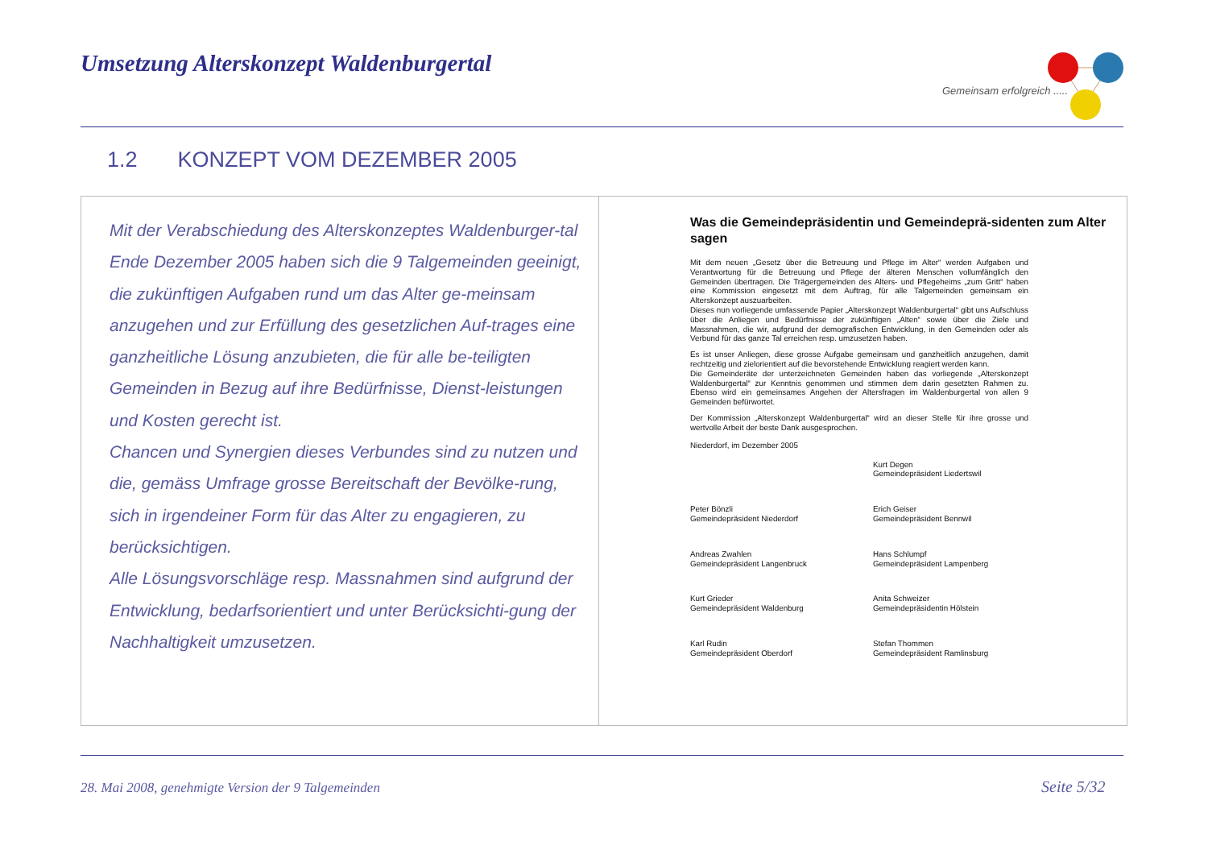Umsetzung Alterskonzept Waldenburgertal
Gemeinsam erfolgreich .....
1.2 KONZEPT VOM DEZEMBER 2005
Mit der Verabschiedung des Alterskonzeptes Waldenburger-tal Ende Dezember 2005 haben sich die 9 Talgemeinden geeinigt, die zukünftigen Aufgaben rund um das Alter ge-meinsam anzugehen und zur Erfüllung des gesetzlichen Auf-trages eine ganzheitliche Lösung anzubieten, die für alle be-teiligten Gemeinden in Bezug auf ihre Bedürfnisse, Dienst-leistungen und Kosten gerecht ist.
Chancen und Synergien dieses Verbundes sind zu nutzen und die, gemäss Umfrage grosse Bereitschaft der Bevölke-rung, sich in irgendeiner Form für das Alter zu engagieren, zu berücksichtigen.
Alle Lösungsvorschläge resp. Massnahmen sind aufgrund der Entwicklung, bedarfsorientiert und unter Berücksichti-gung der Nachhaltigkeit umzusetzen.
Was die Gemeindepräsidentin und Gemeindeprä-sidenten zum Alter sagen
Mit dem neuen „Gesetz über die Betreuung und Pflege im Alter“ werden Aufgaben und Verantwortung für die Betreuung und Pflege der älteren Menschen vollumfänglich den Gemeinden übertragen. Die Trägergemeinden des Alters- und Pflegeheims „zum Gritt“ haben eine Kommission eingesetzt mit dem Auftrag, für alle Talgemeinden gemeinsam ein Alterskonzept auszuarbeiten.
Dieses nun vorliegende umfassende Papier „Alterskonzept Waldenburgertal“ gibt uns Aufschluss über die Anliegen und Bedürfnisse der zukünftigen „Alten“ sowie über die Ziele und Massnahmen, die wir, aufgrund der demografischen Entwicklung, in den Gemeinden oder als Verbund für das ganze Tal erreichen resp. umzusetzen haben.
Es ist unser Anliegen, diese grosse Aufgabe gemeinsam und ganzheitlich anzugehen, damit rechtzeitig und zielorientiert auf die bevorstehende Entwicklung reagiert werden kann.
Die Gemeinderäte der unterzeichneten Gemeinden haben das vorliegende „Alterskonzept Waldenburgertal“ zur Kenntnis genommen und stimmen dem darin gesetzten Rahmen zu. Ebenso wird ein gemeinsames Angehen der Altersfragen im Waldenburgertal von allen 9 Gemeinden befürwortet.
Der Kommission „Alterskonzept Waldenburgertal“ wird an dieser Stelle für ihre grosse und wertvolle Arbeit der beste Dank ausgesprochen.
Niederdorf, im Dezember 2005
Kurt Degen
Gemeindepräsident Liedertswil
Peter Bönzli
Gemeindepräsident Niederdorf
Erich Geiser
Gemeindepräsident Bennwil
Andreas Zwahlen
Gemeindepräsident Langenbruck
Hans Schlumpf
Gemeindepräsident Lampenberg
Kurt Grieder
Gemeindepräsident Waldenburg
Anita Schweizer
Gemeindepräsidentin Hölstein
Karl Rudin
Gemeindepräsident Oberdorf
Stefan Thommen
Gemeindepräsident Ramlinsburg
28. Mai 2008, genehmigte Version der 9 Talgemeinden
Seite 5/32